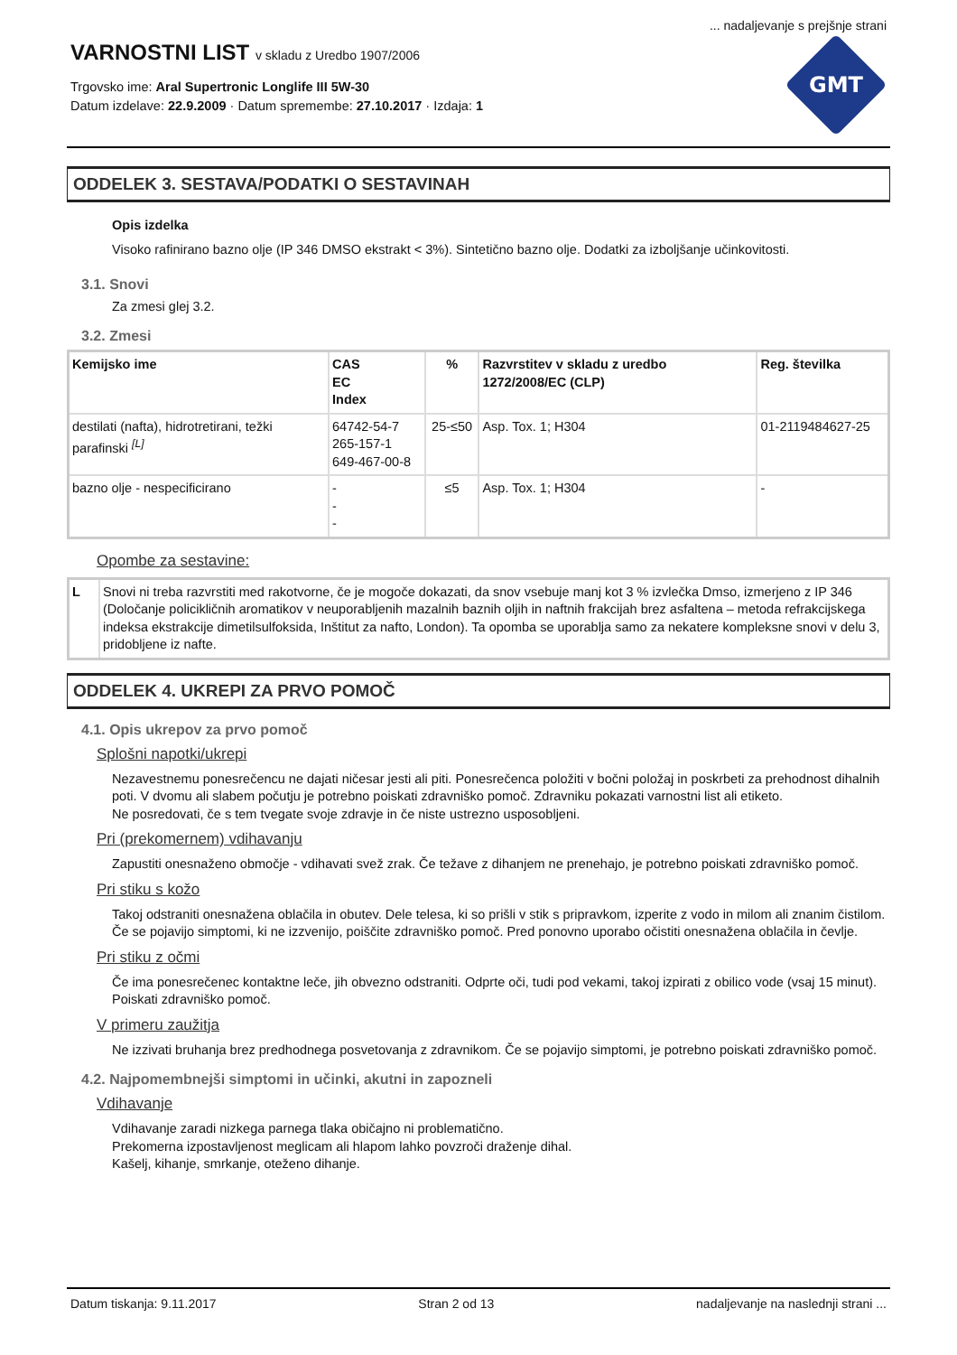... nadaljevanje s prejšnje strani
VARNOSTNI LIST v skladu z Uredbo 1907/2006
Trgovsko ime: Aral Supertronic Longlife III 5W-30
Datum izdelave: 22.9.2009 · Datum spremembe: 27.10.2017 · Izdaja: 1
GMT
ODDELEK 3. SESTAVA/PODATKI O SESTAVINAH
Opis izdelka
Visoko rafinirano bazno olje (IP 346 DMSO ekstrakt < 3%). Sintetično bazno olje. Dodatki za izboljšanje učinkovitosti.
3.1. Snovi
Za zmesi glej 3.2.
3.2. Zmesi
| Kemijsko ime | CAS EC Index | % | Razvrstitev v skladu z uredbo 1272/2008/EC (CLP) | Reg. številka |
| --- | --- | --- | --- | --- |
| destilati (nafta), hidrotretirani, težki parafinski <sup>[L]</sup> | 64742-54-7 265-157-1 649-467-00-8 | 25-≤50 | Asp. Tox. 1; H304 | 01-2119484627-25 |
| bazno olje - nespecificirano | - - - | ≤5 | Asp. Tox. 1; H304 | - |
Opombe za sestavine:
| L | Snovi ni treba razvrstiti med rakotvorne, če je mogoče dokazati, da snov vsebuje manj kot 3 % izvlečka Dmso, izmerjeno z IP 346 (Določanje policikličnih aromatikov v neuporabljenih mazalnih baznih oljih in naftnih frakcijah brez asfaltena – metoda refrakcijskega indeksa ekstrakcije dimetilsulfoksida, Inštitut za nafto, London). Ta opomba se uporablja samo za nekatere kompleksne snovi v delu 3, pridobljene iz nafte. |
ODDELEK 4. UKREPI ZA PRVO POMOČ
4.1. Opis ukrepov za prvo pomoč
Splošni napotki/ukrepi
Nezavestnemu ponesrečencu ne dajati ničesar jesti ali piti. Ponesrečenca položiti v bočni položaj in poskrbeti za prehodnost dihalnih poti. V dvomu ali slabem počutju je potrebno poiskati zdravniško pomoč. Zdravniku pokazati varnostni list ali etiketo.
Ne posredovati, če s tem tvegate svoje zdravje in če niste ustrezno usposobljeni.
Pri (prekomernem) vdihavanju
Zapustiti onesnaženo območje - vdihavati svež zrak. Če težave z dihanjem ne prenehajo, je potrebno poiskati zdravniško pomoč.
Pri stiku s kožo
Takoj odstraniti onesnažena oblačila in obutev. Dele telesa, ki so prišli v stik s pripravkom, izperite z vodo in milom ali znanim čistilom. Če se pojavijo simptomi, ki ne izzvenijo, poiščite zdravniško pomoč. Pred ponovno uporabo očistiti onesnažena oblačila in čevlje.
Pri stiku z očmi
Če ima ponesrečenec kontaktne leče, jih obvezno odstraniti. Odprte oči, tudi pod vekami, takoj izpirati z obilico vode (vsaj 15 minut). Poiskati zdravniško pomoč.
V primeru zaužitja
Ne izzivati bruhanja brez predhodnega posvetovanja z zdravnikom. Če se pojavijo simptomi, je potrebno poiskati zdravniško pomoč.
4.2. Najpomembnejši simptomi in učinki, akutni in zapozneli
Vdihavanje
Vdihavanje zaradi nizkega parnega tlaka običajno ni problematično.
Prekomerna izpostavljenost meglicam ali hlapom lahko povzroči draženje dihal.
Kašelj, kihanje, smrkanje, oteženo dihanje.
Datum tiskanja: 9.11.2017 Stran 2 od 13 nadaljevanje na naslednji strani ...